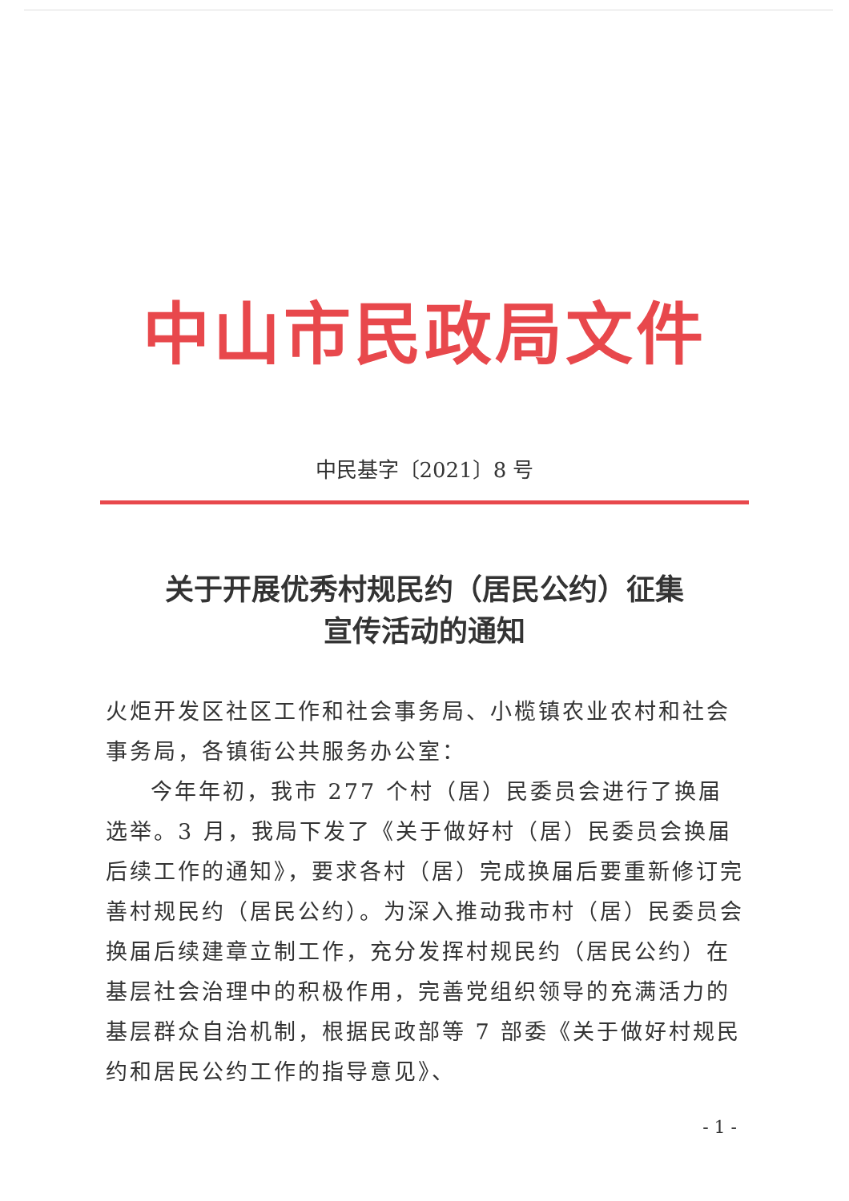中山市民政局文件
中民基字〔2021〕8 号
关于开展优秀村规民约（居民公约）征集
宣传活动的通知
火炬开发区社区工作和社会事务局、小榄镇农业农村和社会事务局，各镇街公共服务办公室：
今年年初，我市 277 个村（居）民委员会进行了换届选举。3 月，我局下发了《关于做好村（居）民委员会换届后续工作的通知》，要求各村（居）完成换届后要重新修订完善村规民约（居民公约）。为深入推动我市村（居）民委员会换届后续建章立制工作，充分发挥村规民约（居民公约）在基层社会治理中的积极作用，完善党组织领导的充满活力的基层群众自治机制，根据民政部等 7 部委《关于做好村规民约和居民公约工作的指导意见》、
- 1 -